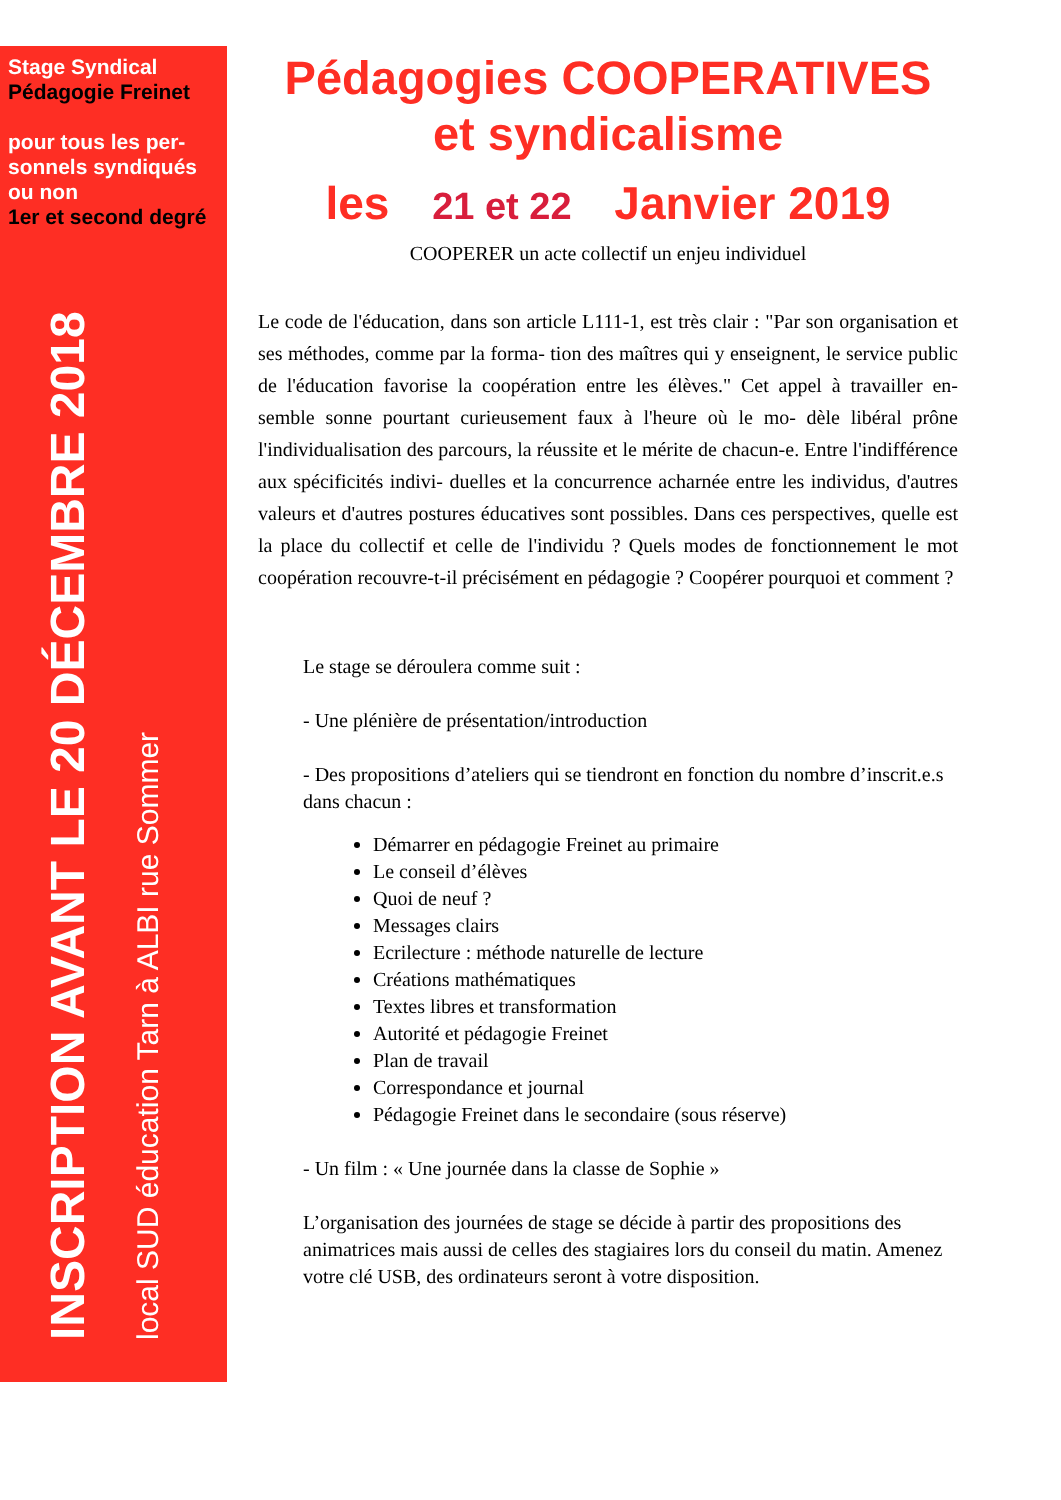Stage Syndical
Pédagogie Freinet
pour tous les per-
sonnels syndiqués
ou non
1er et second degré
INSCRIPTION AVANT LE 20 DÉCEMBRE 2018
local SUD éducation Tarn à ALBI rue Sommer
Pédagogies COOPERATIVES
et syndicalisme
les 21 et 22 Janvier 2019
COOPERER un acte collectif un enjeu individuel
Le code de l'éducation, dans son article L111-1, est très clair : "Par son organisation et ses méthodes, comme par la forma- tion des maîtres qui y enseignent, le service public de l'éducation favorise la coopération entre les élèves." Cet appel à travailler en- semble sonne pourtant curieusement faux à l'heure où le mo- dèle libéral prône l'individualisation des parcours, la réussite et le mérite de chacun-e. Entre l'indifférence aux spécificités indivi- duelles et la concurrence acharnée entre les individus, d'autres valeurs et d'autres postures éducatives sont possibles. Dans ces perspectives, quelle est la place du collectif et celle de l'individu ? Quels modes de fonctionnement le mot coopération recouvre-t-il précisément en pédagogie ? Coopérer pourquoi et comment ?
Le stage se déroulera comme suit :
- Une plénière de présentation/introduction
- Des propositions d’ateliers qui se tiendront en fonction du nombre d’inscrit.e.s dans chacun :
Démarrer en pédagogie Freinet au primaire
Le conseil d’élèves
Quoi de neuf ?
Messages clairs
Ecrilecture : méthode naturelle de lecture
Créations mathématiques
Textes libres et transformation
Autorité et pédagogie Freinet
Plan de travail
Correspondance et journal
Pédagogie Freinet dans le secondaire (sous réserve)
- Un film : « Une journée dans la classe de Sophie »
L’organisation des journées de stage se décide à partir des propositions des animatrices mais aussi de celles des stagiaires lors du conseil du matin. Amenez votre clé USB, des ordinateurs seront à votre disposition.